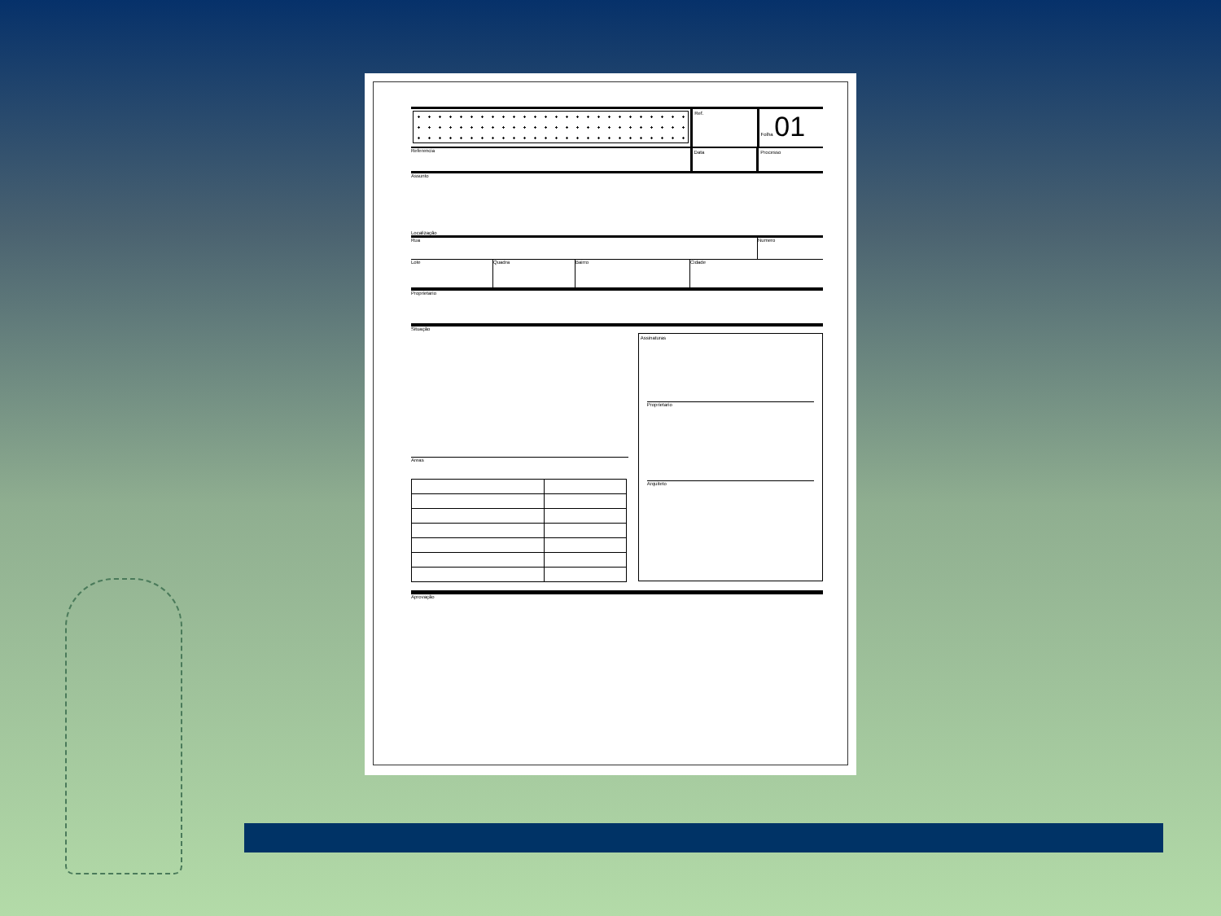Ref. Folha 01
Referencia
Data Processo
Assunto
Localização
Rua Numero
Lote Quadra Bairro Cidade
Proprietario
Situação
Areas
Assinaturas
Proprietario
Arquiteto
Aprovação